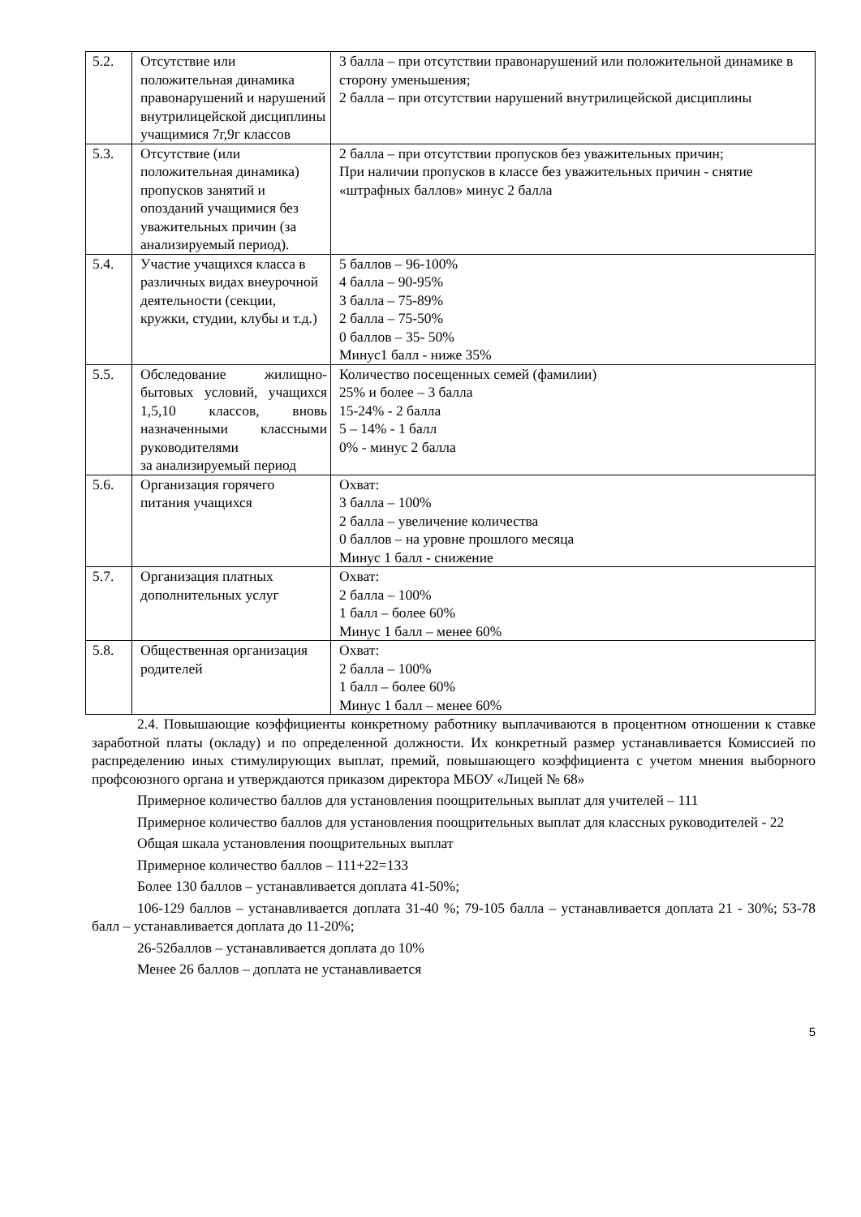| 5.2. | Отсутствие или положительная динамика правонарушений и нарушений внутрилицейской дисциплины учащимися 7г,9г классов | 3 балла – при отсутствии правонарушений или положительной динамике в сторону уменьшения; 2 балла – при отсутствии нарушений внутрилицейской дисциплины |
| 5.3. | Отсутствие (или положительная динамика) пропусков занятий и опозданий учащимися без уважительных причин (за анализируемый период). | 2 балла – при отсутствии пропусков без уважительных причин; При наличии пропусков в классе без уважительных причин - снятие «штрафных баллов» минус 2 балла |
| 5.4. | Участие учащихся класса в различных видах внеурочной деятельности (секции, кружки, студии, клубы и т.д.) | 5 баллов – 96-100% 4 балла – 90-95% 3 балла – 75-89% 2 балла – 75-50% 0 баллов – 35- 50% Минус1 балл - ниже 35% |
| 5.5. | Обследование жилищно-бытовых условий, учащихся 1,5,10 классов, вновь назначенными классными руководителями за анализируемый период | Количество посещенных семей (фамилии) 25% и более – 3 балла 15-24% - 2 балла 5 – 14% - 1 балл 0% - минус 2 балла |
| 5.6. | Организация горячего питания учащихся | Охват: 3 балла – 100% 2 балла – увеличение количества 0 баллов – на уровне прошлого месяца Минус 1 балл - снижение |
| 5.7. | Организация платных дополнительных услуг | Охват: 2 балла – 100% 1 балл – более 60% Минус 1 балл – менее 60% |
| 5.8. | Общественная организация родителей | Охват: 2 балла – 100% 1 балл – более 60% Минус 1 балл – менее 60% |
2.4. Повышающие коэффициенты конкретному работнику выплачиваются в процентном отношении к ставке заработной платы (окладу) и по определенной должности. Их конкретный размер устанавливается Комиссией по распределению иных стимулирующих выплат, премий, повышающего коэффициента с учетом мнения выборного профсоюзного органа и утверждаются приказом директора МБОУ «Лицей № 68»
Примерное количество баллов для установления поощрительных выплат для учителей – 111
Примерное количество баллов для установления поощрительных выплат для классных руководителей - 22
Общая шкала установления поощрительных выплат
Примерное количество баллов – 111+22=133
Более 130 баллов – устанавливается доплата 41-50%;
106-129 баллов – устанавливается доплата 31-40 %; 79-105 балла – устанавливается доплата 21 - 30%; 53-78 балл – устанавливается доплата до 11-20%;
26-52баллов – устанавливается доплата до 10%
Менее 26 баллов – доплата не устанавливается
5